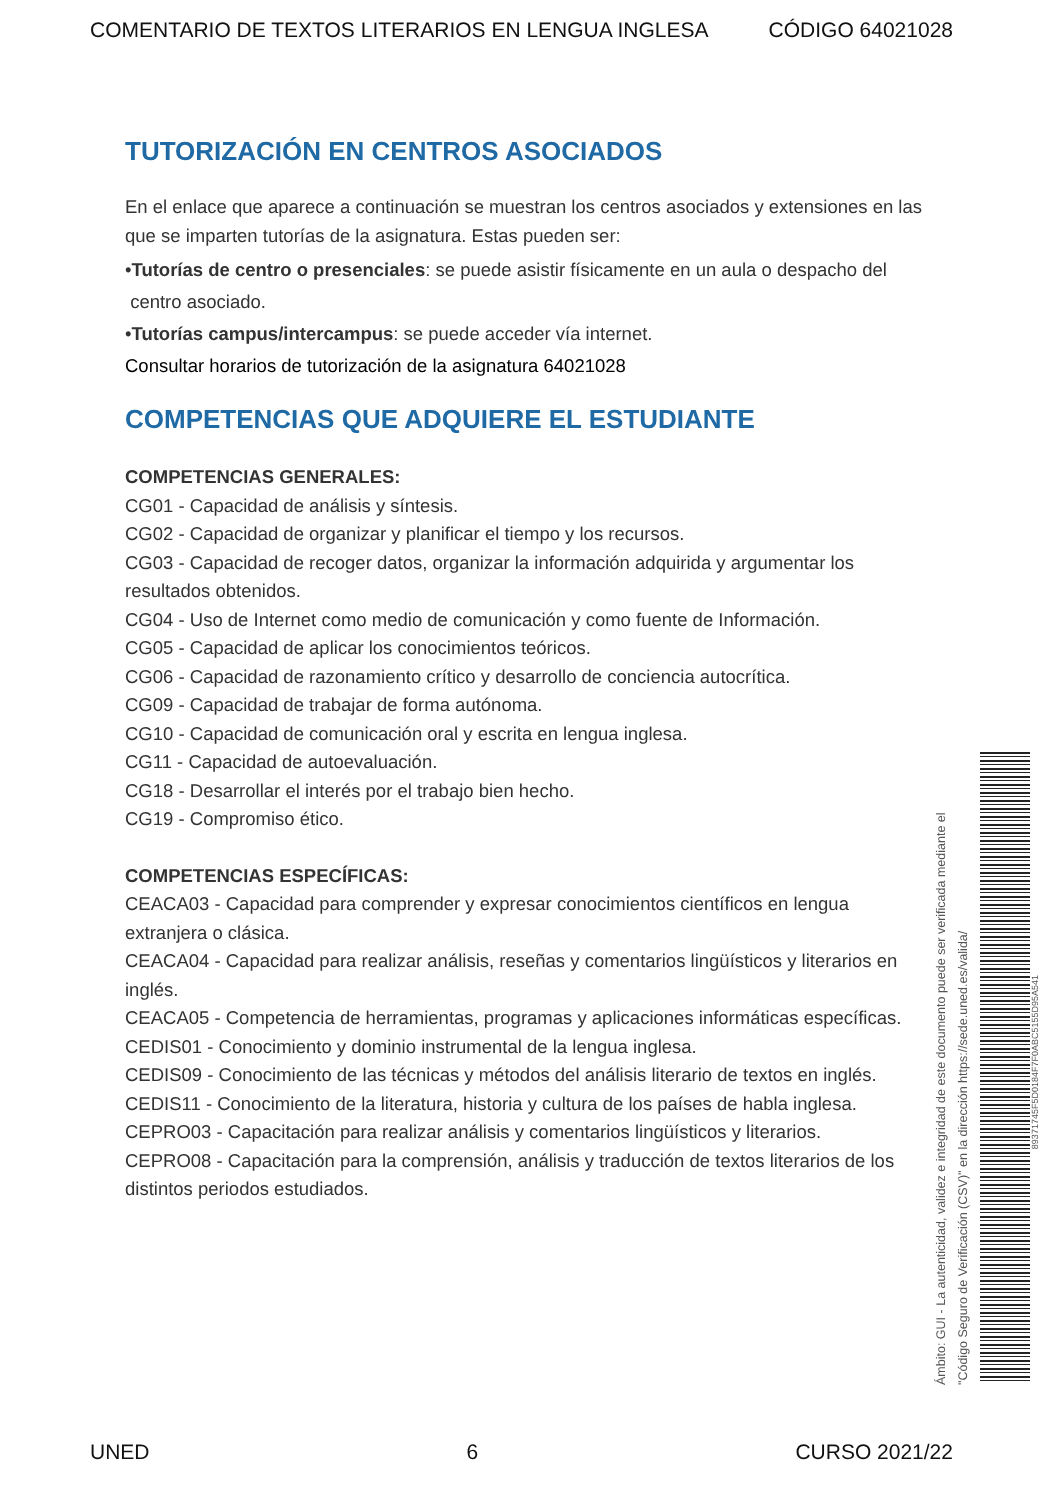COMENTARIO DE TEXTOS LITERARIOS EN LENGUA INGLESA CÓDIGO 64021028
TUTORIZACIÓN EN CENTROS ASOCIADOS
En el enlace que aparece a continuación se muestran los centros asociados y extensiones en las que se imparten tutorías de la asignatura. Estas pueden ser:
•Tutorías de centro o presenciales: se puede asistir físicamente en un aula o despacho del
centro asociado.
•Tutorías campus/intercampus: se puede acceder vía internet.
Consultar horarios de tutorización de la asignatura 64021028
COMPETENCIAS QUE ADQUIERE EL ESTUDIANTE
COMPETENCIAS GENERALES:
CG01 - Capacidad de análisis y síntesis.
CG02 - Capacidad de organizar y planificar el tiempo y los recursos.
CG03 - Capacidad de recoger datos, organizar la información adquirida y argumentar los resultados obtenidos.
CG04 - Uso de Internet como medio de comunicación y como fuente de Información.
CG05 - Capacidad de aplicar los conocimientos teóricos.
CG06 - Capacidad de razonamiento crítico y desarrollo de conciencia autocrítica.
CG09 - Capacidad de trabajar de forma autónoma.
CG10 - Capacidad de comunicación oral y escrita en lengua inglesa.
CG11 - Capacidad de autoevaluación.
CG18 - Desarrollar el interés por el trabajo bien hecho.
CG19 - Compromiso ético.
COMPETENCIAS ESPECÍFICAS:
CEACA03 - Capacidad para comprender y expresar conocimientos científicos en lengua extranjera o clásica.
CEACA04 - Capacidad para realizar análisis, reseñas y comentarios lingüísticos y literarios en inglés.
CEACA05 - Competencia de herramientas, programas y aplicaciones informáticas específicas.
CEDIS01 - Conocimiento y dominio instrumental de la lengua inglesa.
CEDIS09 - Conocimiento de las técnicas y métodos del análisis literario de textos en inglés.
CEDIS11 - Conocimiento de la literatura, historia y cultura de los países de habla inglesa.
CEPRO03 - Capacitación para realizar análisis y comentarios lingüísticos y literarios.
CEPRO08 - Capacitación para la comprensión, análisis y traducción de textos literarios de los distintos periodos estudiados.
Ámbito: GUI - La autenticidad, validez e integridad de este documento puede ser verificada mediante el "Código Seguro de Verificación (CSV)" en la dirección https://sede.uned.es/valida/
89371745F5D0184F7F0ABC5155D95A541
UNED 6 CURSO 2021/22